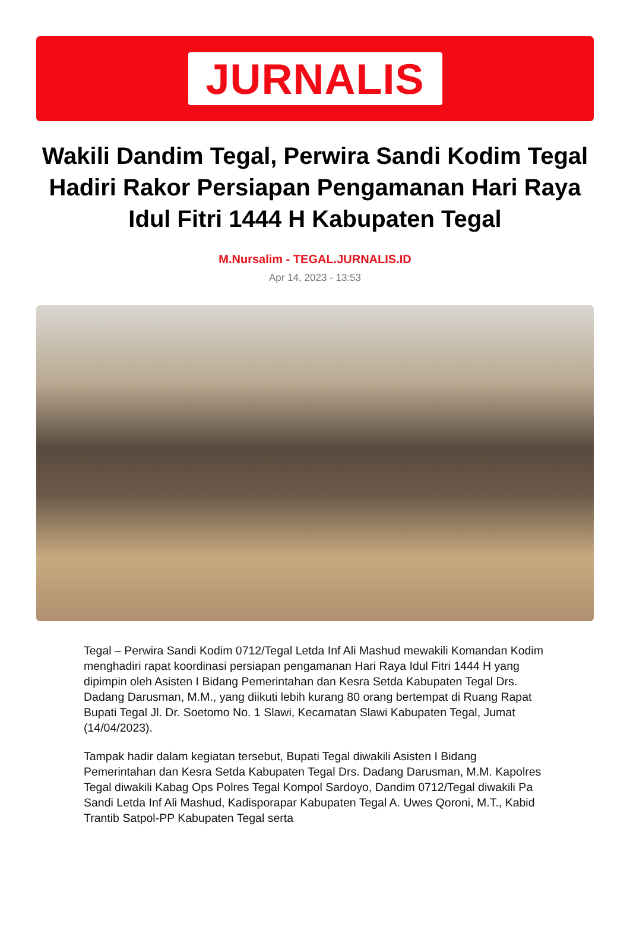JURNALIS
Wakili Dandim Tegal, Perwira Sandi Kodim Tegal Hadiri Rakor Persiapan Pengamanan Hari Raya Idul Fitri 1444 H Kabupaten Tegal
M.Nursalim - TEGAL.JURNALIS.ID
Apr 14, 2023 - 13:53
Tegal – Perwira Sandi Kodim 0712/Tegal Letda Inf Ali Mashud mewakili Komandan Kodim menghadiri rapat koordinasi persiapan pengamanan Hari Raya Idul Fitri 1444 H yang dipimpin oleh Asisten I Bidang Pemerintahan dan Kesra Setda Kabupaten Tegal Drs. Dadang Darusman, M.M., yang diikuti lebih kurang 80 orang bertempat di Ruang Rapat Bupati Tegal Jl. Dr. Soetomo No. 1 Slawi, Kecamatan Slawi Kabupaten Tegal, Jumat (14/04/2023).
Tampak hadir dalam kegiatan tersebut, Bupati Tegal diwakili Asisten I Bidang Pemerintahan dan Kesra Setda Kabupaten Tegal Drs. Dadang Darusman, M.M. Kapolres Tegal diwakili Kabag Ops Polres Tegal Kompol Sardoyo, Dandim 0712/Tegal diwakili Pa Sandi Letda Inf Ali Mashud, Kadisporapar Kabupaten Tegal A. Uwes Qoroni, M.T., Kabid Trantib Satpol-PP Kabupaten Tegal serta